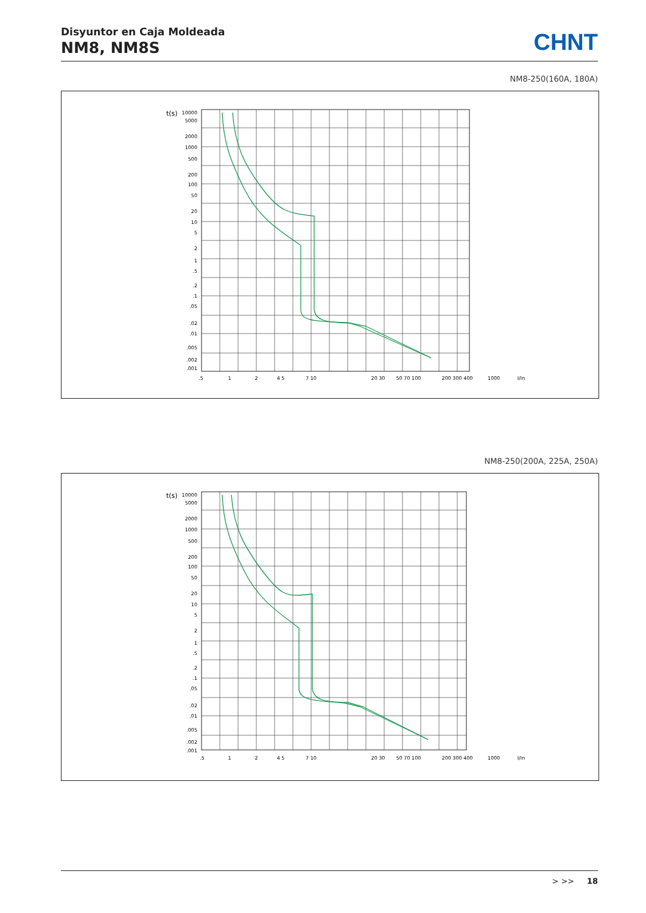Disyuntor en Caja Moldeada
NM8, NM8S
CHNT
NM8-250(160A, 180A)
t(s)
10000
5000
2000
1000
500
200
100
50
20
10
5
2
1
.5
.2
.1
.05
.02
.01
.005
.002
.001
.5
1
2
4 5
7 10
20 30
50 70 100
200 300 400
1000
I/In
NM8-250(200A, 225A, 250A)
t(s)
10000
5000
2000
1000
500
200
100
50
20
10
5
2
1
.5
.2
.1
.05
.02
.01
.005
.002
.001
.5
1
2
4 5
7 10
20 30
50 70 100
200 300 400
1000
I/In
> >> 18